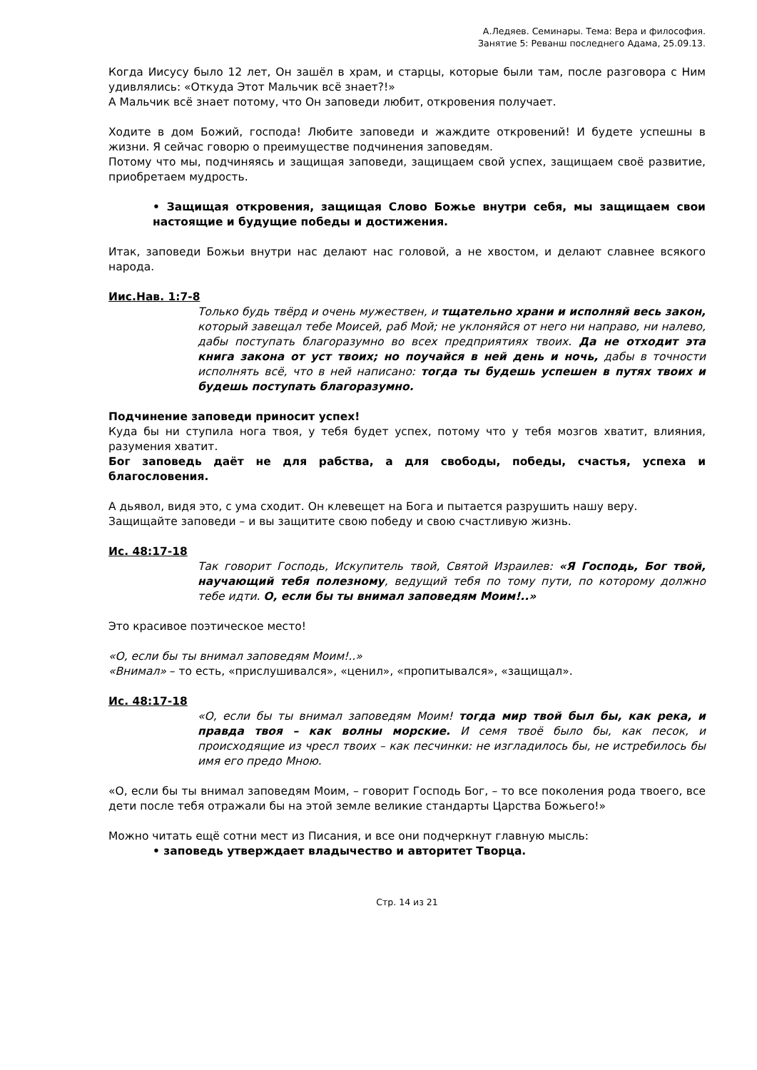А.Ледяев. Семинары. Тема: Вера и философия.
Занятие 5: Реванш последнего Адама, 25.09.13.
Когда Иисусу было 12 лет, Он зашёл в храм, и старцы, которые были там, после разговора с Ним удивлялись: «Откуда Этот Мальчик всё знает?!»
А Мальчик всё знает потому, что Он заповеди любит, откровения получает.
Ходите в дом Божий, господа! Любите заповеди и жаждите откровений! И будете успешны в жизни. Я сейчас говорю о преимуществе подчинения заповедям.
Потому что мы, подчиняясь и защищая заповеди, защищаем свой успех, защищаем своё развитие, приобретаем мудрость.
• Защищая откровения, защищая Слово Божье внутри себя, мы защищаем свои настоящие и будущие победы и достижения.
Итак, заповеди Божьи внутри нас делают нас головой, а не хвостом, и делают славнее всякого народа.
Иис.Нав. 1:7-8
Только будь твёрд и очень мужествен, и тщательно храни и исполняй весь закон, который завещал тебе Моисей, раб Мой; не уклоняйся от него ни направо, ни налево, дабы поступать благоразумно во всех предприятиях твоих. Да не отходит эта книга закона от уст твоих; но поучайся в ней день и ночь, дабы в точности исполнять всё, что в ней написано: тогда ты будешь успешен в путях твоих и будешь поступать благоразумно.
Подчинение заповеди приносит успех!
Куда бы ни ступила нога твоя, у тебя будет успех, потому что у тебя мозгов хватит, влияния, разумения хватит.
Бог заповедь даёт не для рабства, а для свободы, победы, счастья, успеха и благословения.
А дьявол, видя это, с ума сходит. Он клевещет на Бога и пытается разрушить нашу веру.
Защищайте заповеди – и вы защитите свою победу и свою счастливую жизнь.
Ис. 48:17-18
Так говорит Господь, Искупитель твой, Святой Израилев: «Я Господь, Бог твой, научающий тебя полезному, ведущий тебя по тому пути, по которому должно тебе идти. О, если бы ты внимал заповедям Моим!..»
Это красивое поэтическое место!
«О, если бы ты внимал заповедям Моим!..»
«Внимал» – то есть, «прислушивался», «ценил», «пропитывался», «защищал».
Ис. 48:17-18
«О, если бы ты внимал заповедям Моим! тогда мир твой был бы, как река, и правда твоя – как волны морские. И семя твоё было бы, как песок, и происходящие из чресл твоих – как песчинки: не изгладилось бы, не истребилось бы имя его предо Мною.
«О, если бы ты внимал заповедям Моим, – говорит Господь Бог, – то все поколения рода твоего, все дети после тебя отражали бы на этой земле великие стандарты Царства Божьего!»
Можно читать ещё сотни мест из Писания, и все они подчеркнут главную мысль:
• заповедь утверждает владычество и авторитет Творца.
Стр. 14 из 21